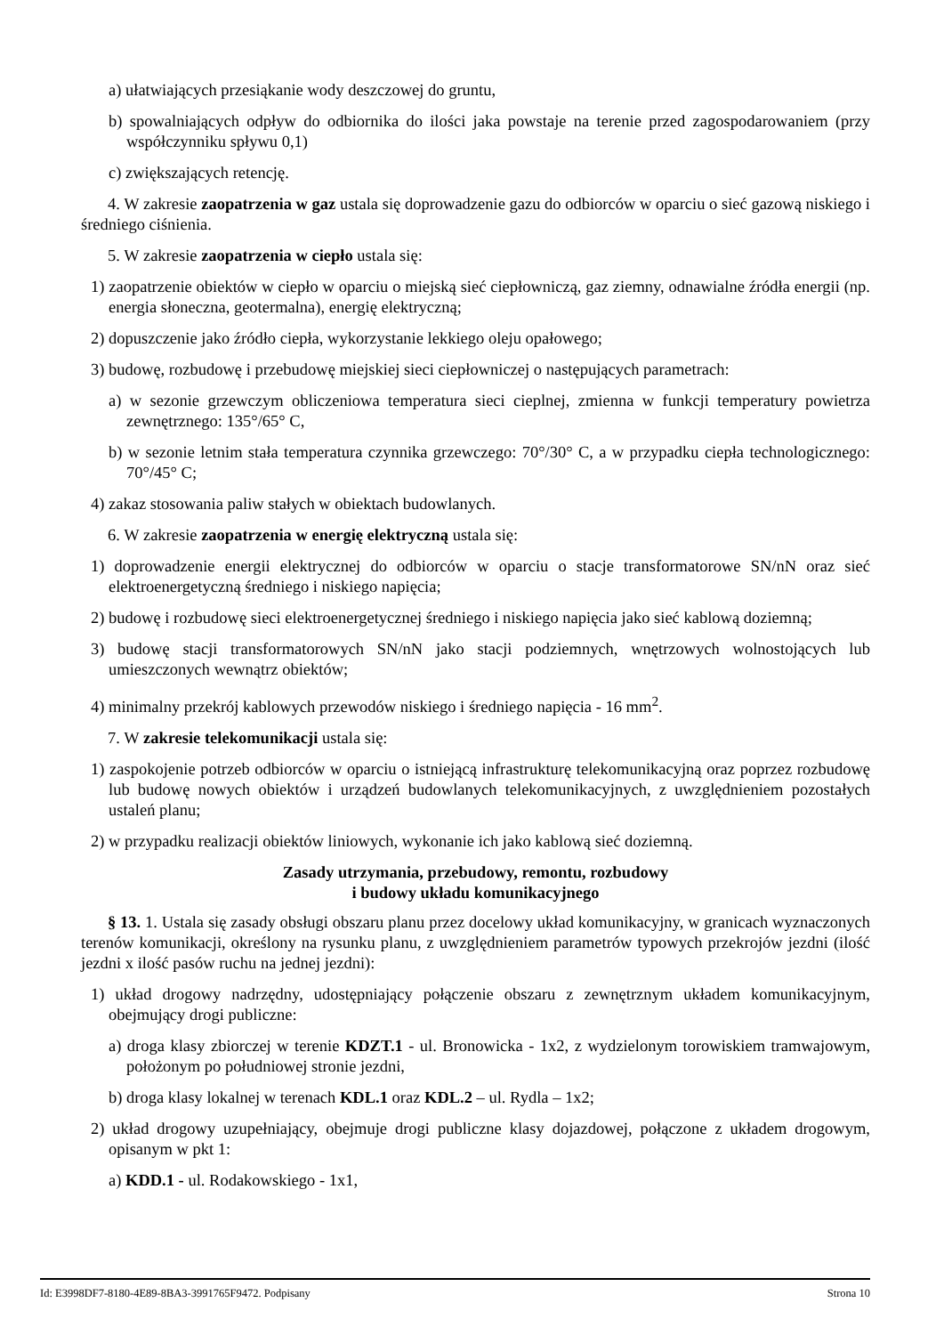a) ułatwiających przesiąkanie wody deszczowej do gruntu,
b) spowalniających odpływ do odbiornika do ilości jaka powstaje na terenie przed zagospodarowaniem (przy współczynniku spływu 0,1)
c) zwiększających retencję.
4. W zakresie zaopatrzenia w gaz ustala się doprowadzenie gazu do odbiorców w oparciu o sieć gazową niskiego i średniego ciśnienia.
5. W zakresie zaopatrzenia w ciepło ustala się:
1) zaopatrzenie obiektów w ciepło w oparciu o miejską sieć ciepłowniczą, gaz ziemny, odnawialne źródła energii (np. energia słoneczna, geotermalna), energię elektryczną;
2) dopuszczenie jako źródło ciepła, wykorzystanie lekkiego oleju opałowego;
3) budowę, rozbudowę i przebudowę miejskiej sieci ciepłowniczej o następujących parametrach:
a) w sezonie grzewczym obliczeniowa temperatura sieci cieplnej, zmienna w funkcji temperatury powietrza zewnętrznego: 135°/65° C,
b) w sezonie letnim stała temperatura czynnika grzewczego: 70°/30° C, a w przypadku ciepła technologicznego: 70°/45° C;
4) zakaz stosowania paliw stałych w obiektach budowlanych.
6. W zakresie zaopatrzenia w energię elektryczną ustala się:
1) doprowadzenie energii elektrycznej do odbiorców w oparciu o stacje transformatorowe SN/nN oraz sieć elektroenergetyczną średniego i niskiego napięcia;
2) budowę i rozbudowę sieci elektroenergetycznej średniego i niskiego napięcia jako sieć kablową doziemną;
3) budowę stacji transformatorowych SN/nN jako stacji podziemnych, wnętrzowych wolnostojących lub umieszczonych wewnątrz obiektów;
4) minimalny przekrój kablowych przewodów niskiego i średniego napięcia - 16 mm<sup>2</sup>.
7. W zakresie telekomunikacji ustala się:
1) zaspokojenie potrzeb odbiorców w oparciu o istniejącą infrastrukturę telekomunikacyjną oraz poprzez rozbudowę lub budowę nowych obiektów i urządzeń budowlanych telekomunikacyjnych, z uwzględnieniem pozostałych ustaleń planu;
2) w przypadku realizacji obiektów liniowych, wykonanie ich jako kablową sieć doziemną.
Zasady utrzymania, przebudowy, remontu, rozbudowy
i budowy układu komunikacyjnego
§ 13. 1. Ustala się zasady obsługi obszaru planu przez docelowy układ komunikacyjny, w granicach wyznaczonych terenów komunikacji, określony na rysunku planu, z uwzględnieniem parametrów typowych przekrojów jezdni (ilość jezdni x ilość pasów ruchu na jednej jezdni):
1) układ drogowy nadrzędny, udostępniający połączenie obszaru z zewnętrznym układem komunikacyjnym, obejmujący drogi publiczne:
a) droga klasy zbiorczej w terenie KDZT.1 - ul. Bronowicka - 1x2, z wydzielonym torowiskiem tramwajowym, położonym po południowej stronie jezdni,
b) droga klasy lokalnej w terenach KDL.1 oraz KDL.2 – ul. Rydla – 1x2;
2) układ drogowy uzupełniający, obejmuje drogi publiczne klasy dojazdowej, połączone z układem drogowym, opisanym w pkt 1:
a) KDD.1 - ul. Rodakowskiego - 1x1,
Id: E3998DF7-8180-4E89-8BA3-3991765F9472. Podpisany Strona 10